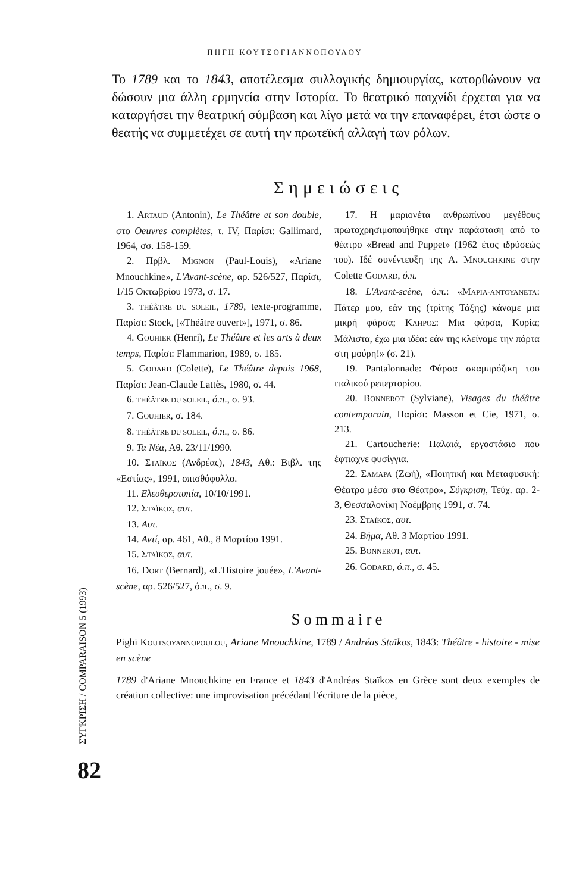ΠΗΓΗ ΚΟΥΤΣΟΓΙΑΝΝΟΠΟΥΛΟΥ
Το 1789 και το 1843, αποτέλεσμα συλλογικής δημιουργίας, κατορθώνουν να δώσουν μια άλλη ερμηνεία στην Ιστορία. Το θεατρικό παιχνίδι έρχεται για να καταργήσει την θεατρική σύμβαση και λίγο μετά να την επαναφέρει, έτσι ώστε ο θεατής να συμμετέχει σε αυτή την πρωτεϊκή αλλαγή των ρόλων.
Σημειώσεις
1. ARTAUD (Antonin), Le Théâtre et son double, στο Oeuvres complètes, τ. IV, Παρίσι: Gallimard, 1964, σσ. 158-159.
2. Πρβλ. MIGNON (Paul-Louis), «Ariane Mnouchkine», L'Avant-scène, αρ. 526/527, Παρίσι, 1/15 Οκτωβρίου 1973, σ. 17.
3. THÉÂTRE DU SOLEIL, 1789, texte-programme, Παρίσι: Stock, [«Théâtre ouvert»], 1971, σ. 86.
4. GOUHIER (Henri), Le Théâtre et les arts à deux temps, Παρίσι: Flammarion, 1989, σ. 185.
5. GODARD (Colette), Le Théâtre depuis 1968, Παρίσι: Jean-Claude Lattès, 1980, σ. 44.
6. THÉÂTRE DU SOLEIL, ό.π., σ. 93.
7. GOUHIER, σ. 184.
8. THÉÂTRE DU SOLEIL, ό.π., σ. 86.
9. Τα Νέα, Αθ. 23/11/1990.
10. ΣΤΑΪΚΟΣ (Ανδρέας), 1843, Αθ.: Βιβλ. της «Εστίας», 1991, οπισθόφυλλο.
11. Ελευθεροτυπία, 10/10/1991.
12. ΣΤΑΪΚΟΣ, αυτ.
13. Αυτ.
14. Αντί, αρ. 461, Αθ., 8 Μαρτίου 1991.
15. ΣΤΑΪΚΟΣ, αυτ.
16. DORT (Bernard), «L'Histoire jouée», L'Avant-scène, αρ. 526/527, ό.π., σ. 9.
17. Η μαριονέτα ανθρωπίνου μεγέθους πρωτοχρησιμοποιήθηκε στην παράσταση από το θέατρο «Bread and Puppet» (1962 έτος ιδρύσεώς του). Ιδέ συνέντευξη της A. MNOUCHKINE στην Colette GODARD, ό.π.
18. L'Avant-scène, ό.π.: «ΜΑΡΙΑ-ΑΝΤΟΥΑΝΕΤΑ: Πάτερ μου, εάν της (τρίτης Τάξης) κάναμε μια μικρή φάρσα; ΚΛΗΡΟΣ: Μια φάρσα, Κυρία; Μάλιστα, έχω μια ιδέα: εάν της κλείναμε την πόρτα στη μούρη!» (σ. 21).
19. Pantalonnade: Φάρσα σκαμπρόζικη του ιταλικού ρεπερτορίου.
20. BONNEROT (Sylviane), Visages du théâtre contemporain, Παρίσι: Masson et Cie, 1971, σ. 213.
21. Cartoucherie: Παλαιά, εργοστάσιο που έφτιαχνε φυσίγγια.
22. ΣΑΜΑΡΑ (Ζωή), «Ποιητική και Μεταφυσική: Θέατρο μέσα στο Θέατρο», Σύγκριση, Τεύχ. αρ. 2-3, Θεσσαλονίκη Νοέμβρης 1991, σ. 74.
23. ΣΤΑΪΚΟΣ, αυτ.
24. Βήμα, Αθ. 3 Μαρτίου 1991.
25. BONNEROT, αυτ.
26. GODARD, ό.π., σ. 45.
Sommaire
Pighi KOUTSOYANNOPOULOU, Ariane Mnouchkine, 1789 / Andréas Staïkos, 1843: Théâtre - histoire - mise en scène
1789 d'Ariane Mnouchkine en France et 1843 d'Andréas Staïkos en Grèce sont deux exemples de création collective: une improvisation précédant l'écriture de la pièce,
ΣΥΓΚΡΙΣΗ / COMPARAISON 5 (1993)
82